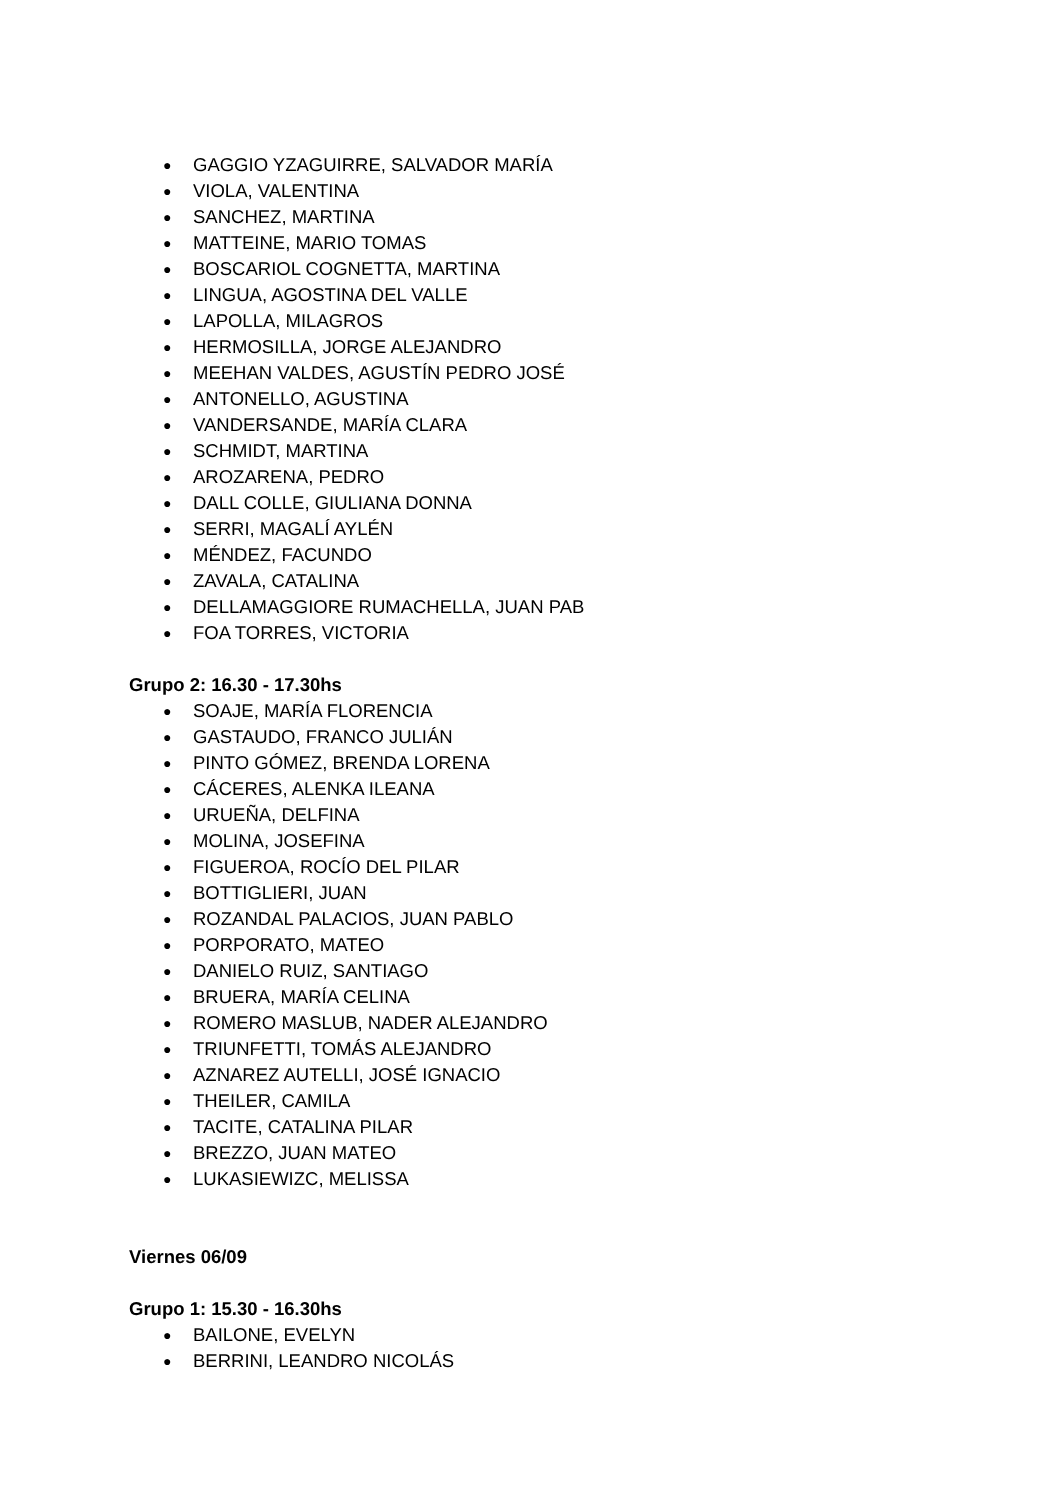● GAGGIO YZAGUIRRE, SALVADOR MARÍA
● VIOLA, VALENTINA
● SANCHEZ, MARTINA
● MATTEINE, MARIO TOMAS
● BOSCARIOL COGNETTA, MARTINA
● LINGUA, AGOSTINA DEL VALLE
● LAPOLLA, MILAGROS
● HERMOSILLA, JORGE ALEJANDRO
● MEEHAN VALDES, AGUSTÍN PEDRO JOSÉ
● ANTONELLO, AGUSTINA
● VANDERSANDE, MARÍA CLARA
● SCHMIDT, MARTINA
● AROZARENA, PEDRO
● DALL COLLE, GIULIANA DONNA
● SERRI, MAGALÍ AYLÉN
● MÉNDEZ, FACUNDO
● ZAVALA, CATALINA
● DELLAMAGGIORE RUMACHELLA, JUAN PAB
● FOA TORRES, VICTORIA
Grupo 2: 16.30 - 17.30hs
● SOAJE, MARÍA FLORENCIA
● GASTAUDO, FRANCO JULIÁN
● PINTO GÓMEZ, BRENDA LORENA
● CÁCERES, ALENKA ILEANA
● URUEÑA, DELFINA
● MOLINA, JOSEFINA
● FIGUEROA, ROCÍO DEL PILAR
● BOTTIGLIERI, JUAN
● ROZANDAL PALACIOS, JUAN PABLO
● PORPORATO, MATEO
● DANIELO RUIZ, SANTIAGO
● BRUERA, MARÍA CELINA
● ROMERO MASLUB, NADER ALEJANDRO
● TRIUNFETTI, TOMÁS ALEJANDRO
● AZNAREZ AUTELLI, JOSÉ IGNACIO
● THEILER, CAMILA
● TACITE, CATALINA PILAR
● BREZZO, JUAN MATEO
● LUKASIEWIZC, MELISSA
Viernes 06/09
Grupo 1: 15.30 - 16.30hs
● BAILONE, EVELYN
● BERRINI, LEANDRO NICOLÁS